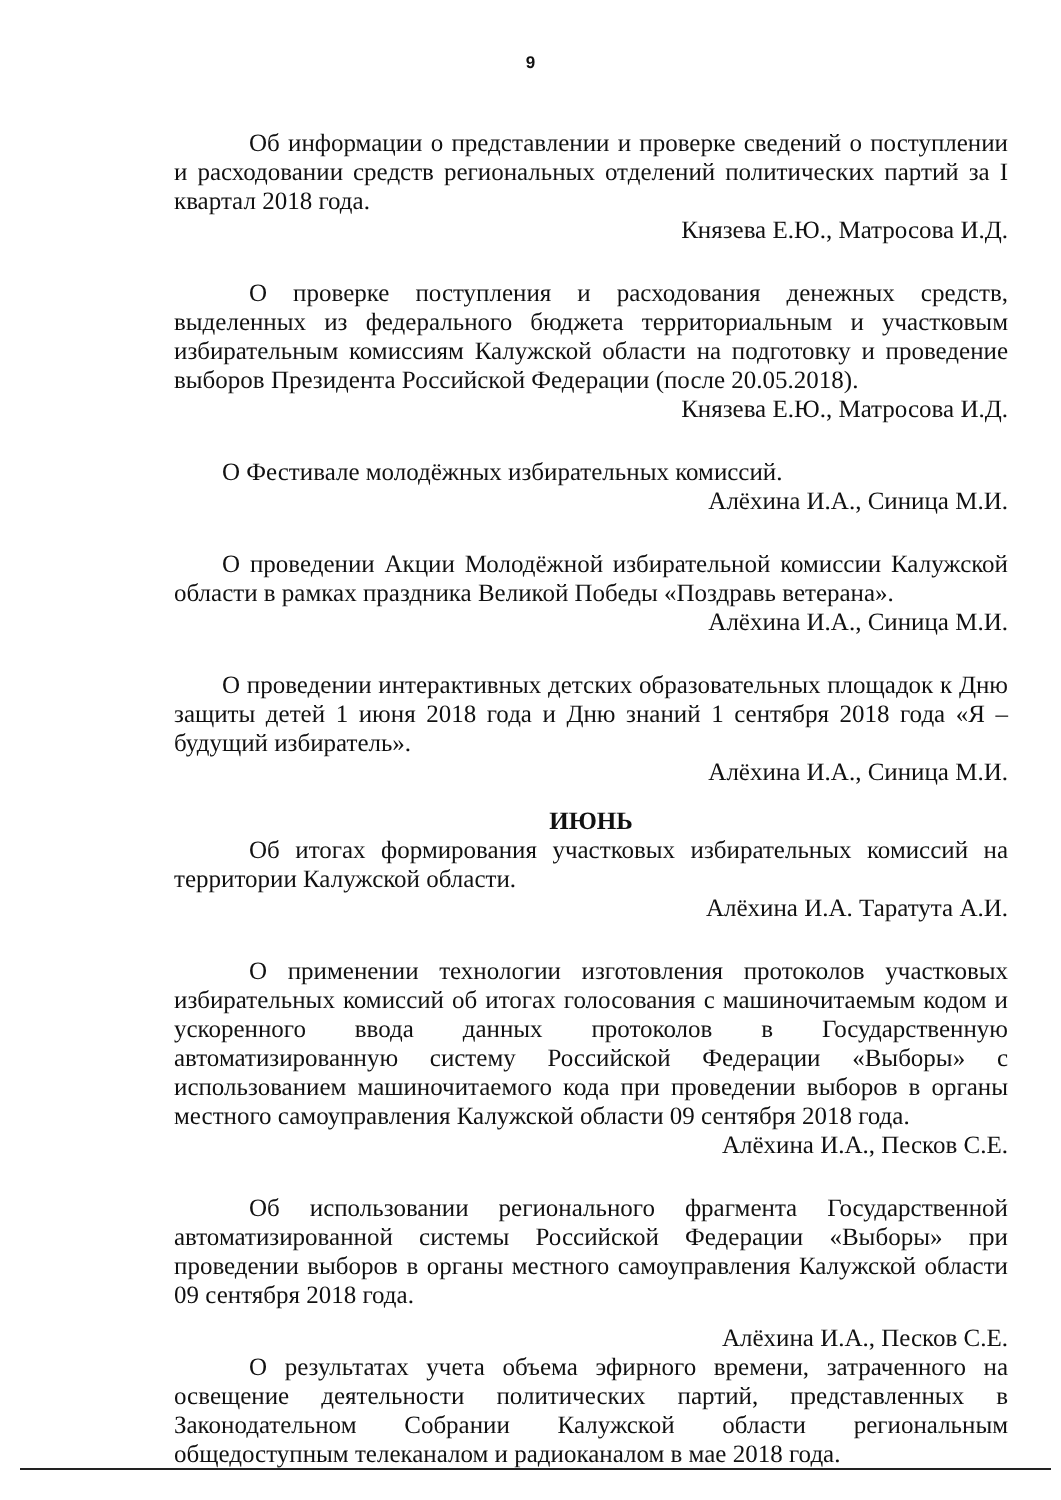9
Об информации о представлении и проверке сведений о поступлении и расходовании средств региональных отделений политических партий за I квартал 2018 года.
Князева Е.Ю., Матросова И.Д.
О проверке поступления и расходования денежных средств, выделенных из федерального бюджета территориальным и участковым избирательным комиссиям Калужской области на подготовку и проведение выборов Президента Российской Федерации (после 20.05.2018).
Князева Е.Ю., Матросова И.Д.
О Фестивале молодёжных избирательных комиссий.
Алёхина И.А., Синица М.И.
О проведении Акции Молодёжной избирательной комиссии Калужской области в рамках праздника Великой Победы «Поздравь ветерана».
Алёхина И.А., Синица М.И.
О проведении интерактивных детских образовательных площадок к Дню защиты детей 1 июня 2018 года и Дню знаний 1 сентября 2018 года «Я – будущий избиратель».
Алёхина И.А., Синица М.И.
ИЮНЬ
Об итогах формирования участковых избирательных комиссий на территории Калужской области.
Алёхина И.А. Таратута А.И.
О применении технологии изготовления протоколов участковых избирательных комиссий об итогах голосования с машиночитаемым кодом и ускоренного ввода данных протоколов в Государственную автоматизированную систему Российской Федерации «Выборы» с использованием машиночитаемого кода при проведении выборов в органы местного самоуправления Калужской области 09 сентября 2018 года.
Алёхина И.А., Песков С.Е.
Об использовании регионального фрагмента Государственной автоматизированной системы Российской Федерации «Выборы» при проведении выборов в органы местного самоуправления Калужской области 09 сентября 2018 года.
Алёхина И.А., Песков С.Е.
О результатах учета объема эфирного времени, затраченного на освещение деятельности политических партий, представленных в Законодательном Собрании Калужской области региональным общедоступным телеканалом и радиоканалом в мае 2018 года.